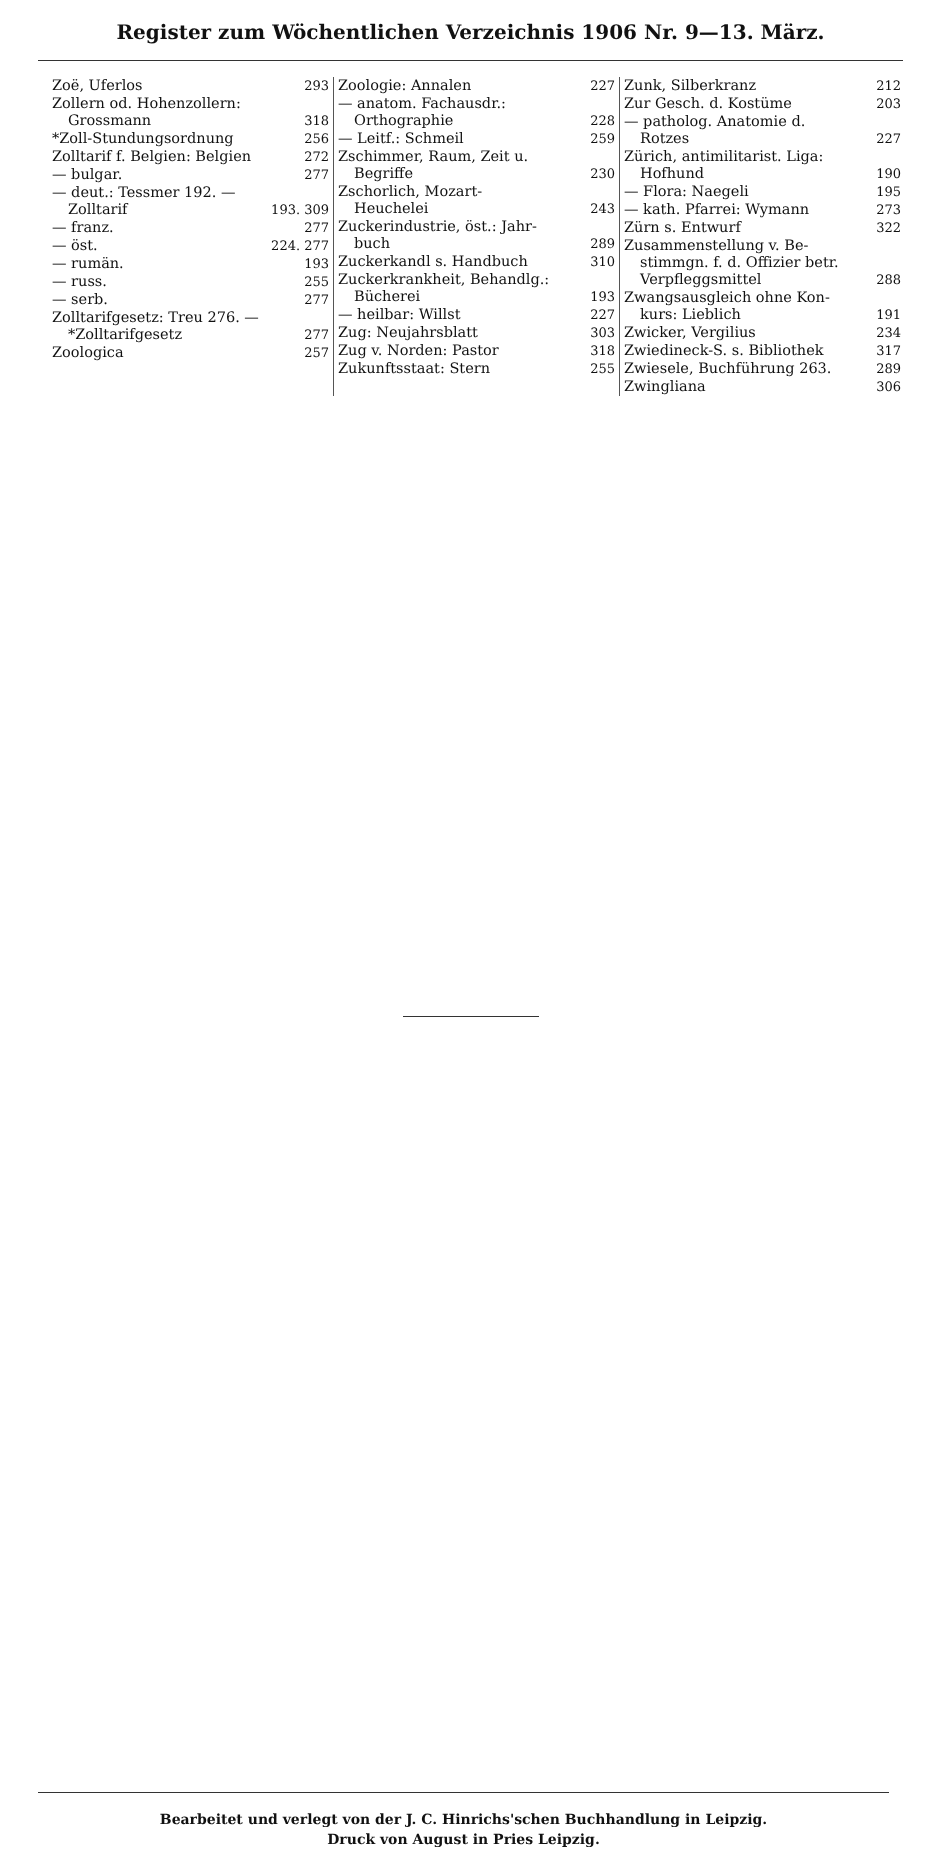Register zum Wöchentlichen Verzeichnis 1906 Nr. 9—13. März.
Zoë, Uferlos 293
Zollern od. Hohenzollern:
Grossmann 318
*Zoll-Stundungsordnung 256
Zolltarif f. Belgien: Belgien 272
— bulgar. 277
— deut.: Tessmer 192. —
Zolltarif 193. 309
— franz. 277
— öst. 224. 277
— rumän. 193
— russ. 255
— serb. 277
Zolltarifgesetz: Treu 276. —
*Zolltarifgesetz 277
Zoologica 257
Zoologie: Annalen 227
— anatom. Fachausdr.:
Orthographie 228
— Leitf.: Schmeil 259
Zschimmer, Raum, Zeit u.
Begriffe 230
Zschorlich, Mozart-
Heuchelei 243
Zuckerindustrie, öst.: Jahr-
buch 289
Zuckerkandl s. Handbuch 310
Zuckerkrankheit, Behandlg.:
Bücherei 193
— heilbar: Willst 227
Zug: Neujahrsblatt 303
Zug v. Norden: Pastor 318
Zukunftsstaat: Stern 255
Zunk, Silberkranz 212
Zur Gesch. d. Kostüme 203
— patholog. Anatomie d.
Rotzes 227
Zürich, antimilitarist. Liga:
Hofhund 190
— Flora: Naegeli 195
— kath. Pfarrei: Wymann 273
Zürn s. Entwurf 322
Zusammenstellung v. Be-
stimmgn. f. d. Offizier betr.
Verpfleggsmittel 288
Zwangsausgleich ohne Kon-
kurs: Lieblich 191
Zwicker, Vergilius 234
Zwiedineck-S. s. Bibliothek 317
Zwiesele, Buchführung 263. 289
Zwingliana 306
Bearbeitet und verlegt von der J. C. Hinrichs'schen Buchhandlung in Leipzig.
Druck von August in Pries Leipzig.